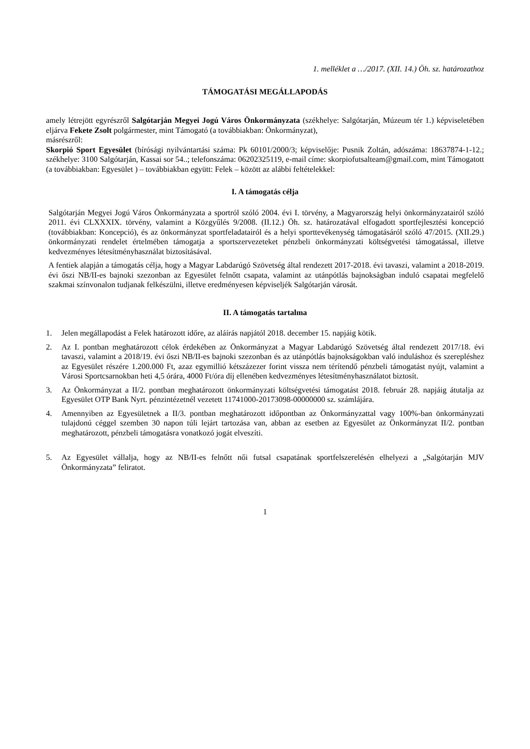1. melléklet a …/2017. (XII. 14.) Öh. sz. határozathoz
TÁMOGATÁSI MEGÁLLAPODÁS
amely létrejött egyrészről Salgótarján Megyei Jogú Város Önkormányzata (székhelye: Salgótarján, Múzeum tér 1.) képviseletében eljárva Fekete Zsolt polgármester, mint Támogató (a továbbiakban: Önkormányzat),
másrészről:
Skorpió Sport Egyesület (bírósági nyilvántartási száma: Pk 60101/2000/3; képviselője: Pusnik Zoltán, adószáma: 18637874-1-12.; székhelye: 3100 Salgótarján, Kassai sor 54..; telefonszáma: 06202325119, e-mail címe: skorpiofutsalteam@gmail.com, mint Támogatott (a továbbiakban: Egyesület ) – továbbiakban együtt: Felek – között az alábbi feltételekkel:
I. A támogatás célja
Salgótarján Megyei Jogú Város Önkormányzata a sportról szóló 2004. évi I. törvény, a Magyarország helyi önkormányzatairól szóló 2011. évi CLXXXIX. törvény, valamint a Közgyűlés 9/2008. (II.12.) Öh. sz. határozatával elfogadott sportfejlesztési koncepció (továbbiakban: Koncepció), és az önkormányzat sportfeladatairól és a helyi sporttevékenység támogatásáról szóló 47/2015. (XII.29.) önkormányzati rendelet értelmében támogatja a sportszervezeteket pénzbeli önkormányzati költségvetési támogatással, illetve kedvezményes létesítményhasználat biztosításával.
A fentiek alapján a támogatás célja, hogy a Magyar Labdarúgó Szövetség által rendezett 2017-2018. évi tavaszi, valamint a 2018-2019. évi őszi NB/II-es bajnoki szezonban az Egyesület felnőtt csapata, valamint az utánpótlás bajnokságban induló csapatai megfelelő szakmai színvonalon tudjanak felkészülni, illetve eredményesen képviseljék Salgótarján városát.
II. A támogatás tartalma
1. Jelen megállapodást a Felek határozott időre, az aláírás napjától 2018. december 15. napjáig kötik.
2. Az I. pontban meghatározott célok érdekében az Önkormányzat a Magyar Labdarúgó Szövetség által rendezett 2017/18. évi tavaszi, valamint a 2018/19. évi őszi NB/II-es bajnoki szezonban és az utánpótlás bajnokságokban való induláshoz és szerepléshez az Egyesület részére 1.200.000 Ft, azaz egymillió kétszázezer forint vissza nem térítendő pénzbeli támogatást nyújt, valamint a Városi Sportcsarnokban heti 4,5 órára, 4000 Ft/óra díj ellenében kedvezményes létesítményhasználatot biztosít.
3. Az Önkormányzat a II/2. pontban meghatározott önkormányzati költségvetési támogatást 2018. február 28. napjáig átutalja az Egyesület OTP Bank Nyrt. pénzintézetnél vezetett 11741000-20173098-00000000 sz. számlájára.
4. Amennyiben az Egyesületnek a II/3. pontban meghatározott időpontban az Önkormányzattal vagy 100%-ban önkormányzati tulajdonú céggel szemben 30 napon túli lejárt tartozása van, abban az esetben az Egyesület az Önkormányzat II/2. pontban meghatározott, pénzbeli támogatásra vonatkozó jogát elveszíti.
5. Az Egyesület vállalja, hogy az NB/II-es felnőtt női futsal csapatának sportfelszerelésén elhelyezi a „Salgótarján MJV Önkormányzata” feliratot.
1